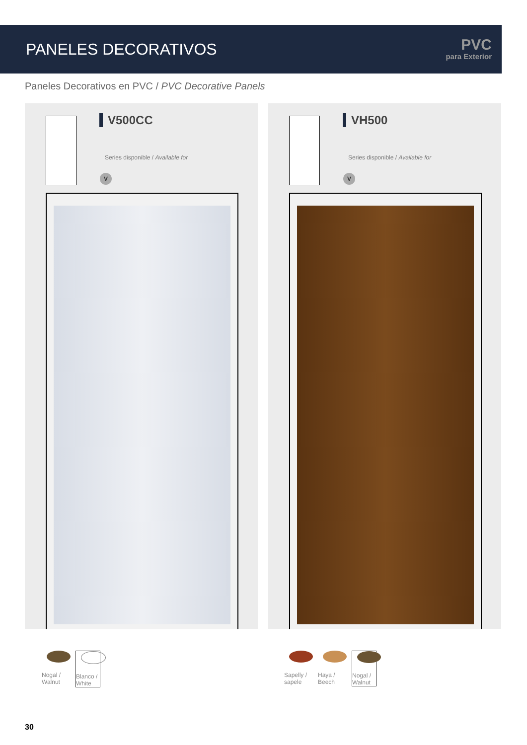PANELES DECORATIVOS
PVC
para Exterior
Paneles Decorativos en PVC / PVC Decorative Panels
V500CC
Series disponible / Available for
V
VH500
Series disponible / Available for
V
Nogal / Walnut
Blanco / White
Sapelly / sapele
Haya / Beech
Nogal / Walnut
30